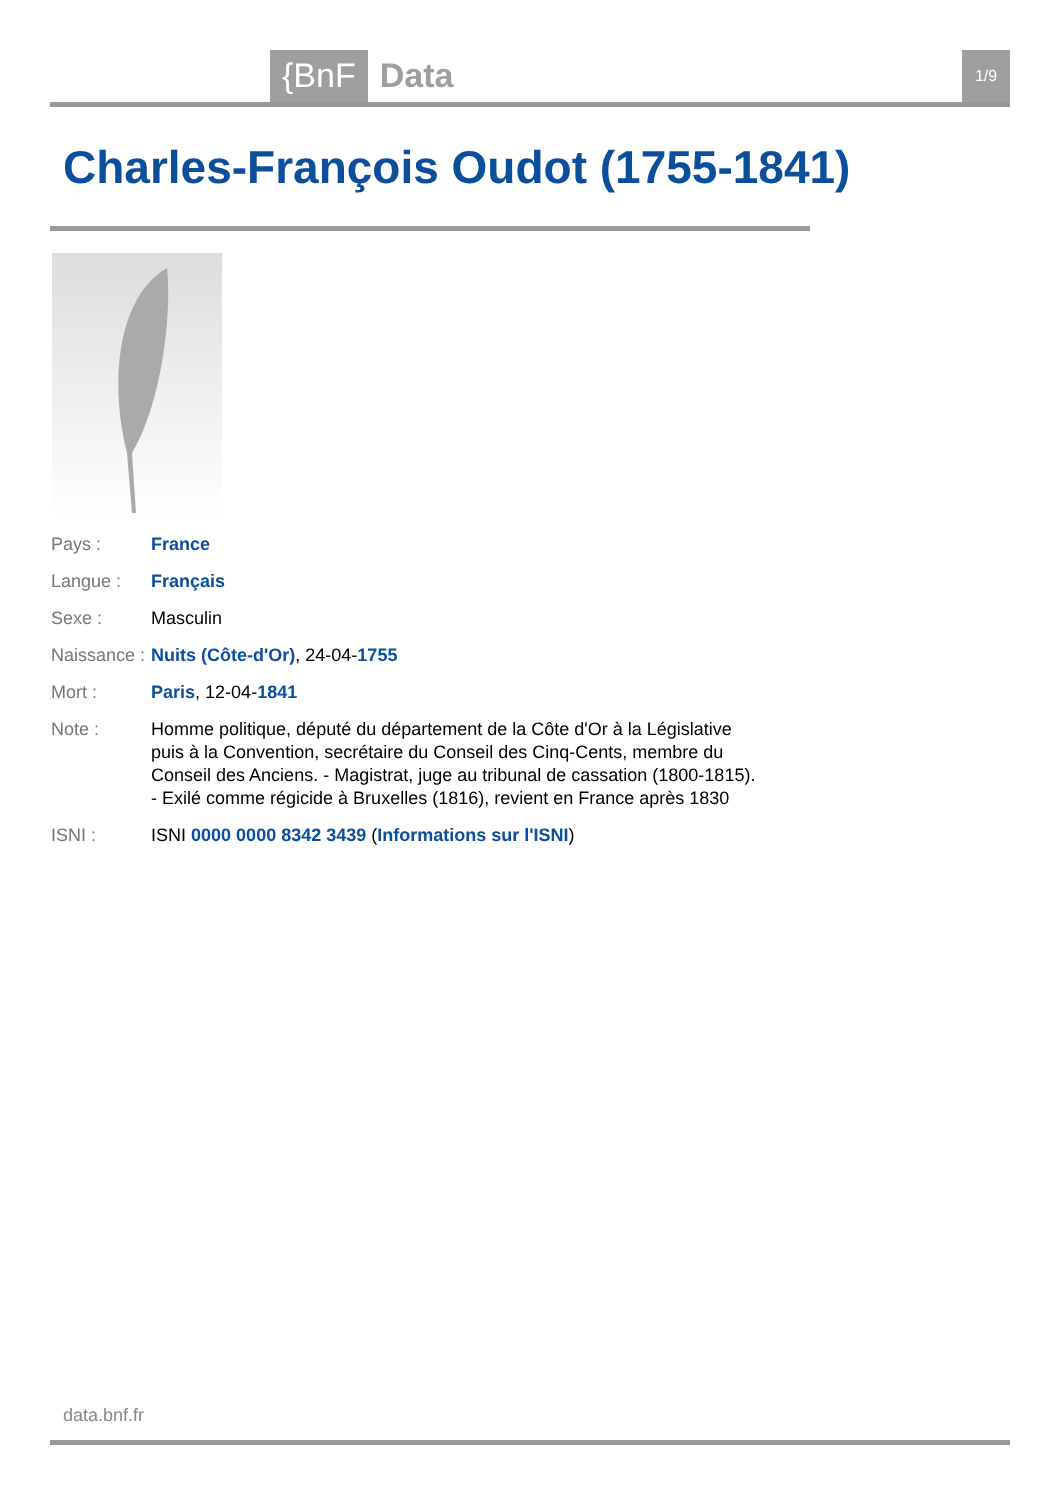{BnF Data 1/9
Charles-François Oudot (1755-1841)
| Pays : | France |
| Langue : | Français |
| Sexe : | Masculin |
| Naissance : | Nuits (Côte-d'Or) , 24-04- 1755 |
| Mort : | Paris , 12-04- 1841 |
| Note : | Homme politique, député du département de la Côte d'Or à la Législative puis à la Convention, secrétaire du Conseil des Cinq-Cents, membre du Conseil des Anciens. - Magistrat, juge au tribunal de cassation (1800-1815). - Exilé comme régicide à Bruxelles (1816), revient en France après 1830 |
| ISNI : | ISNI 0000 0000 8342 3439 ( Informations sur l'ISNI ) |
data.bnf.fr